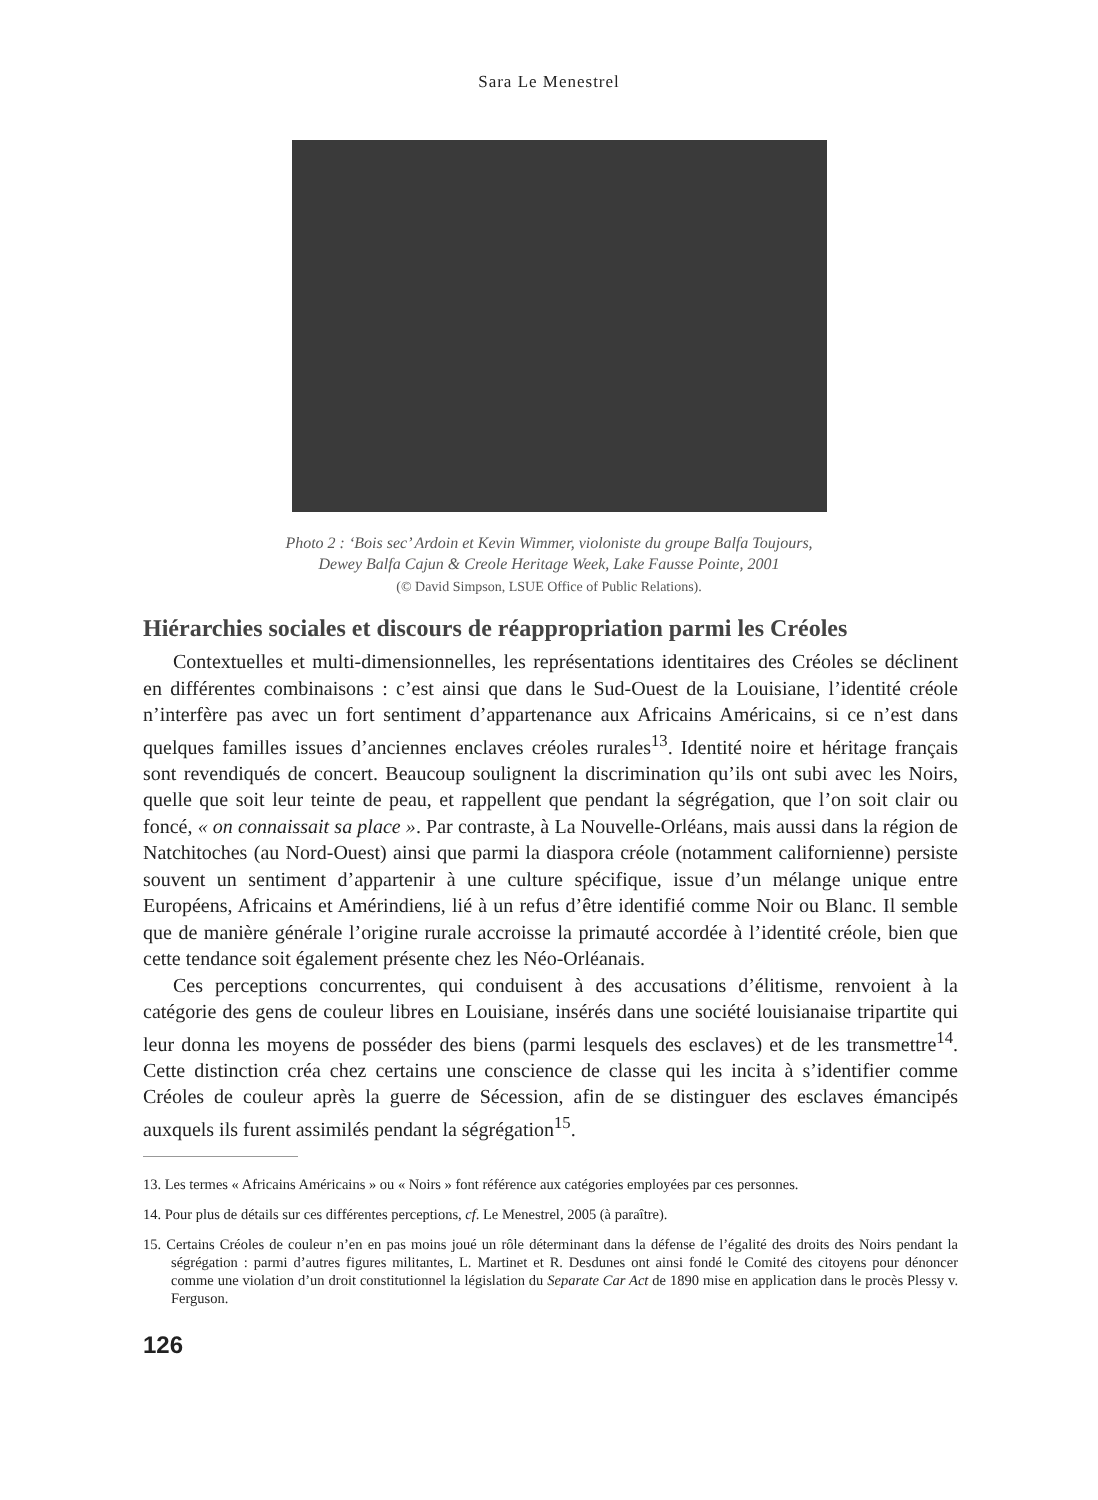Sara Le Menestrel
Photo 2 : ‘Bois sec’ Ardoin et Kevin Wimmer, violoniste du groupe Balfa Toujours,
Dewey Balfa Cajun & Creole Heritage Week, Lake Fausse Pointe, 2001
(© David Simpson, LSUE Office of Public Relations).
Hiérarchies sociales et discours de réappropriation parmi les Créoles
Contextuelles et multi-dimensionnelles, les représentations identitaires des Créoles se déclinent en différentes combinaisons : c’est ainsi que dans le Sud-Ouest de la Louisiane, l’identité créole n’interfère pas avec un fort sentiment d’appartenance aux Africains Américains, si ce n’est dans quelques familles issues d’anciennes enclaves créoles rurales<sup>13</sup>. Identité noire et héritage français sont revendiqués de concert. Beaucoup soulignent la discrimination qu’ils ont subi avec les Noirs, quelle que soit leur teinte de peau, et rappellent que pendant la ségrégation, que l’on soit clair ou foncé, « on connaissait sa place ». Par contraste, à La Nouvelle-Orléans, mais aussi dans la région de Natchitoches (au Nord-Ouest) ainsi que parmi la diaspora créole (notamment californienne) persiste souvent un sentiment d’appartenir à une culture spécifique, issue d’un mélange unique entre Européens, Africains et Amérindiens, lié à un refus d’être identifié comme Noir ou Blanc. Il semble que de manière générale l’origine rurale accroisse la primauté accordée à l’identité créole, bien que cette tendance soit également présente chez les Néo-Orléanais.
Ces perceptions concurrentes, qui conduisent à des accusations d’élitisme, renvoient à la catégorie des gens de couleur libres en Louisiane, insérés dans une société louisianaise tripartite qui leur donna les moyens de posséder des biens (parmi lesquels des esclaves) et de les transmettre<sup>14</sup>. Cette distinction créa chez certains une conscience de classe qui les incita à s’identifier comme Créoles de couleur après la guerre de Sécession, afin de se distinguer des esclaves émancipés auxquels ils furent assimilés pendant la ségrégation<sup>15</sup>.
13. Les termes « Africains Américains » ou « Noirs » font référence aux catégories employées par ces personnes.
14. Pour plus de détails sur ces différentes perceptions, cf. Le Menestrel, 2005 (à paraître).
15. Certains Créoles de couleur n’en en pas moins joué un rôle déterminant dans la défense de l’égalité des droits des Noirs pendant la ségrégation : parmi d’autres figures militantes, L. Martinet et R. Desdunes ont ainsi fondé le Comité des citoyens pour dénoncer comme une violation d’un droit constitutionnel la législation du Separate Car Act de 1890 mise en application dans le procès Plessy v. Ferguson.
126